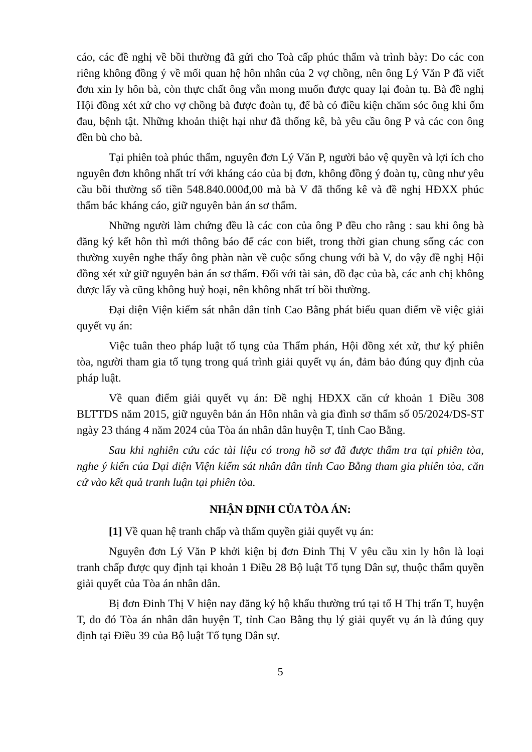cáo, các đề nghị về bồi thường đã gửi cho Toà cấp phúc thẩm và trình bày: Do các con riêng không đồng ý về mối quan hệ hôn nhân của 2 vợ chồng, nên ông Lý Văn P đã viết đơn xin ly hôn bà, còn thực chất ông vẫn mong muốn được quay lại đoàn tụ. Bà đề nghị Hội đồng xét xử cho vợ chồng bà được đoàn tụ, để bà có điều kiện chăm sóc ông khi ốm đau, bệnh tật. Những khoản thiệt hại như đã thống kê, bà yêu cầu ông P và các con ông đền bù cho bà.
Tại phiên toà phúc thẩm, nguyên đơn Lý Văn P, người bảo vệ quyền và lợi ích cho nguyên đơn không nhất trí với kháng cáo của bị đơn, không đồng ý đoàn tụ, cũng như yêu cầu bồi thường số tiền 548.840.000đ,00 mà bà V đã thống kê và đề nghị HĐXX phúc thẩm bác kháng cáo, giữ nguyên bản án sơ thẩm.
Những người làm chứng đều là các con của ông P đều cho rằng : sau khi ông bà đăng ký kết hôn thì mới thông báo để các con biết, trong thời gian chung sống các con thường xuyên nghe thấy ông phàn nàn về cuộc sống chung với bà V, do vậy đề nghị Hội đồng xét xử giữ nguyên bản án sơ thẩm. Đối với tài sản, đồ đạc của bà, các anh chị không được lấy và cũng không huỷ hoại, nên không nhất trí bồi thường.
Đại diện Viện kiểm sát nhân dân tỉnh Cao Bằng phát biểu quan điểm về việc giải quyết vụ án:
Việc tuân theo pháp luật tố tụng của Thẩm phán, Hội đồng xét xử, thư ký phiên tòa, người tham gia tố tụng trong quá trình giải quyết vụ án, đảm bảo đúng quy định của pháp luật.
Về quan điểm giải quyết vụ án: Đề nghị HĐXX căn cứ khoản 1 Điều 308 BLTTDS năm 2015, giữ nguyên bản án Hôn nhân và gia đình sơ thẩm số 05/2024/DS-ST ngày 23 tháng 4 năm 2024 của Tòa án nhân dân huyện T, tỉnh Cao Bằng.
Sau khi nghiên cứu các tài liệu có trong hồ sơ đã được thẩm tra tại phiên tòa, nghe ý kiến của Đại diện Viện kiểm sát nhân dân tỉnh Cao Bằng tham gia phiên tòa, căn cứ vào kết quả tranh luận tại phiên tòa.
NHẬN ĐỊNH CỦA TÒA ÁN:
[1] Về quan hệ tranh chấp và thẩm quyền giải quyết vụ án:
Nguyên đơn Lý Văn P khởi kiện bị đơn Đinh Thị V yêu cầu xin ly hôn là loại tranh chấp được quy định tại khoản 1 Điều 28 Bộ luật Tố tụng Dân sự, thuộc thẩm quyền giải quyết của Tòa án nhân dân.
Bị đơn Đinh Thị V hiện nay đăng ký hộ khẩu thường trú tại tổ H Thị trấn T, huyện T, do đó Tòa án nhân dân huyện T, tỉnh Cao Bằng thụ lý giải quyết vụ án là đúng quy định tại Điều 39 của Bộ luật Tố tụng Dân sự.
5